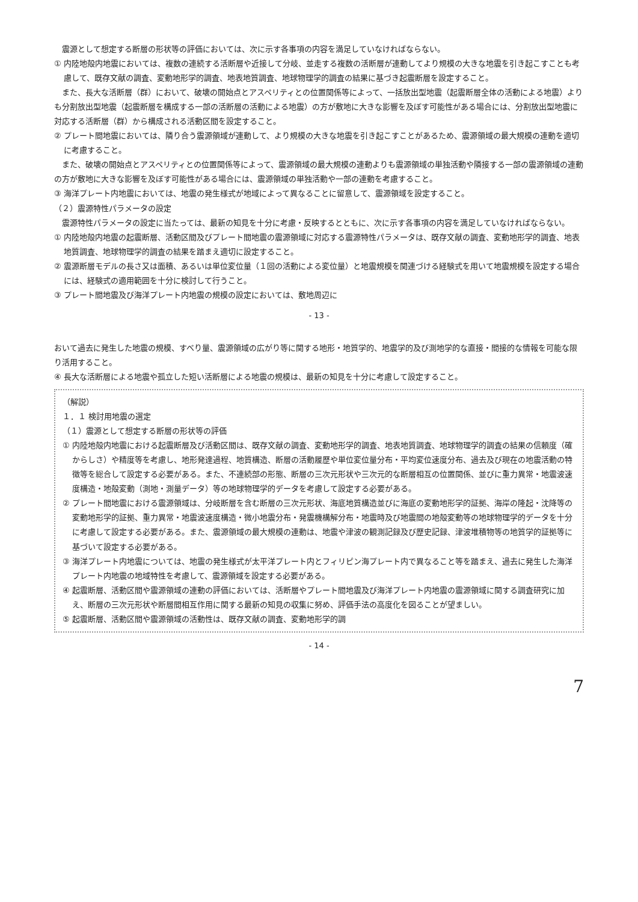震源として想定する断層の形状等の評価においては、次に示す各事項の内容を満足していなければならない。
① 内陸地殻内地震においては、複数の連続する活断層や近接して分岐、並走する複数の活断層が連動してより規模の大きな地震を引き起こすことも考慮して、既存文献の調査、変動地形学的調査、地表地質調査、地球物理学的調査の結果に基づき起震断層を設定すること。
また、長大な活断層（群）において、破壊の開始点とアスペリティとの位置関係等によって、一括放出型地震（起震断層全体の活動による地震）よりも分割放出型地震（起震断層を構成する一部の活断層の活動による地震）の方が敷地に大きな影響を及ぼす可能性がある場合には、分割放出型地震に対応する活断層（群）から構成される活動区間を設定すること。
② プレート間地震においては、隣り合う震源領域が連動して、より規模の大きな地震を引き起こすことがあるため、震源領域の最大規模の連動を適切に考慮すること。
また、破壊の開始点とアスペリティとの位置関係等によって、震源領域の最大規模の連動よりも震源領域の単独活動や隣接する一部の震源領域の連動の方が敷地に大きな影響を及ぼす可能性がある場合には、震源領域の単独活動や一部の連動を考慮すること。
③ 海洋プレート内地震においては、地震の発生様式が地域によって異なることに留意して、震源領域を設定すること。
（２）震源特性パラメータの設定
震源特性パラメータの設定に当たっては、最新の知見を十分に考慮・反映するとともに、次に示す各事項の内容を満足していなければならない。
① 内陸地殻内地震の起震断層、活動区間及びプレート間地震の震源領域に対応する震源特性パラメータは、既存文献の調査、変動地形学的調査、地表地質調査、地球物理学的調査の結果を踏まえ適切に設定すること。
② 震源断層モデルの長さ又は面積、あるいは単位変位量（１回の活動による変位量）と地震規模を関連づける経験式を用いて地震規模を設定する場合には、経験式の適用範囲を十分に検討して行うこと。
③ プレート間地震及び海洋プレート内地震の規模の設定においては、敷地周辺に
- 13 -
おいて過去に発生した地震の規模、すべり量、震源領域の広がり等に関する地形・地質学的、地震学的及び測地学的な直接・間接的な情報を可能な限り活用すること。
④ 長大な活断層による地震や孤立した短い活断層による地震の規模は、最新の知見を十分に考慮して設定すること。
（解説）
１．１ 検討用地震の選定
（１）震源として想定する断層の形状等の評価
① 内陸地殻内地震における起震断層及び活動区間は、既存文献の調査、変動地形学的調査、地表地質調査、地球物理学的調査の結果の信頼度（確からしさ）や精度等を考慮し、地形発達過程、地質構造、断層の活動履歴や単位変位量分布・平均変位速度分布、過去及び現在の地震活動の特徴等を総合して設定する必要がある。また、不連続部の形態、断層の三次元形状や三次元的な断層相互の位置関係、並びに重力異常・地震波速度構造・地殻変動（測地・測量データ）等の地球物理学的データを考慮して設定する必要がある。
② プレート間地震における震源領域は、分岐断層を含む断層の三次元形状、海底地質構造並びに海底の変動地形学的証拠、海岸の隆起・沈降等の変動地形学的証拠、重力異常・地震波速度構造・微小地震分布・発震機構解分布・地震時及び地震間の地殻変動等の地球物理学的データを十分に考慮して設定する必要がある。また、震源領域の最大規模の連動は、地震や津波の観測記録及び歴史記録、津波堆積物等の地質学的証拠等に基づいて設定する必要がある。
③ 海洋プレート内地震については、地震の発生様式が太平洋プレート内とフィリピン海プレート内で異なること等を踏まえ、過去に発生した海洋プレート内地震の地域特性を考慮して、震源領域を設定する必要がある。
④ 起震断層、活動区間や震源領域の連動の評価においては、活断層やプレート間地震及び海洋プレート内地震の震源領域に関する調査研究に加え、断層の三次元形状や断層間相互作用に関する最新の知見の収集に努め、評価手法の高度化を図ることが望ましい。
⑤ 起震断層、活動区間や震源領域の活動性は、既存文献の調査、変動地形学的調
- 14 -
7